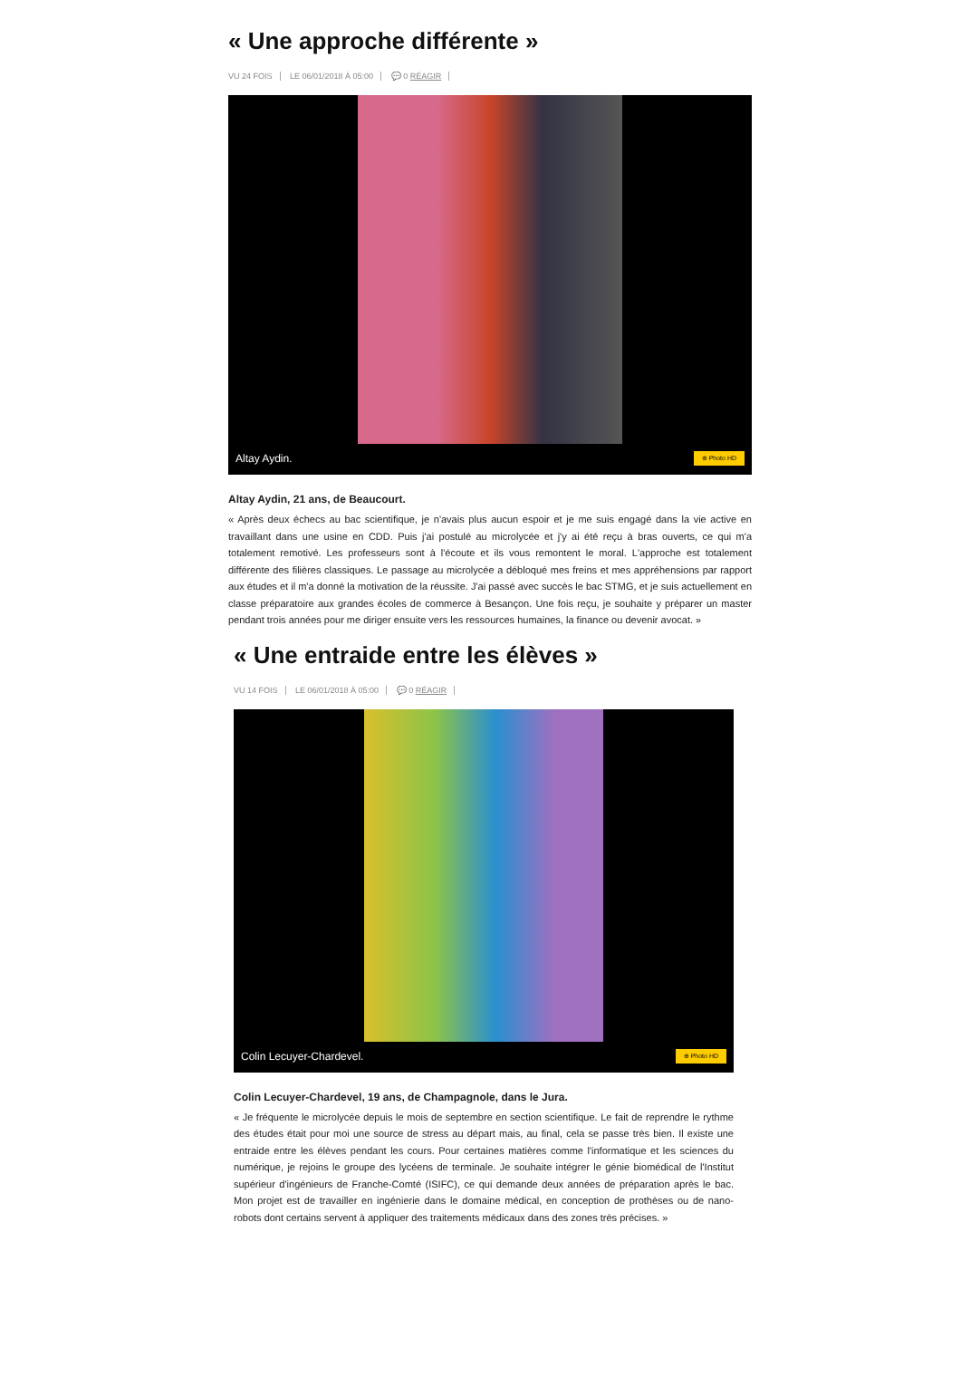« Une approche différente »
VU 24 FOIS LE 06/01/2018 À 05:00 💬 0 RÉAGIR
Altay Aydin. ⊕ Photo HD
Altay Aydin, 21 ans, de Beaucourt.
« Après deux échecs au bac scientifique, je n'avais plus aucun espoir et je me suis engagé dans la vie active en travaillant dans une usine en CDD. Puis j'ai postulé au microlycée et j'y ai été reçu à bras ouverts, ce qui m'a totalement remotivé. Les professeurs sont à l'écoute et ils vous remontent le moral. L'approche est totalement différente des filières classiques. Le passage au microlycée a débloqué mes freins et mes appréhensions par rapport aux études et il m'a donné la motivation de la réussite. J'ai passé avec succès le bac STMG, et je suis actuellement en classe préparatoire aux grandes écoles de commerce à Besançon. Une fois reçu, je souhaite y préparer un master pendant trois années pour me diriger ensuite vers les ressources humaines, la finance ou devenir avocat. »
« Une entraide entre les élèves »
VU 14 FOIS LE 06/01/2018 À 05:00 💬 0 RÉAGIR
Colin Lecuyer-Chardevel. ⊕ Photo HD
Colin Lecuyer-Chardevel, 19 ans, de Champagnole, dans le Jura.
« Je fréquente le microlycée depuis le mois de septembre en section scientifique. Le fait de reprendre le rythme des études était pour moi une source de stress au départ mais, au final, cela se passe très bien. Il existe une entraide entre les élèves pendant les cours. Pour certaines matières comme l'informatique et les sciences du numérique, je rejoins le groupe des lycéens de terminale. Je souhaite intégrer le génie biomédical de l'Institut supérieur d'ingénieurs de Franche-Comté (ISIFC), ce qui demande deux années de préparation après le bac. Mon projet est de travailler en ingénierie dans le domaine médical, en conception de prothèses ou de nano-robots dont certains servent à appliquer des traitements médicaux dans des zones très précises. »